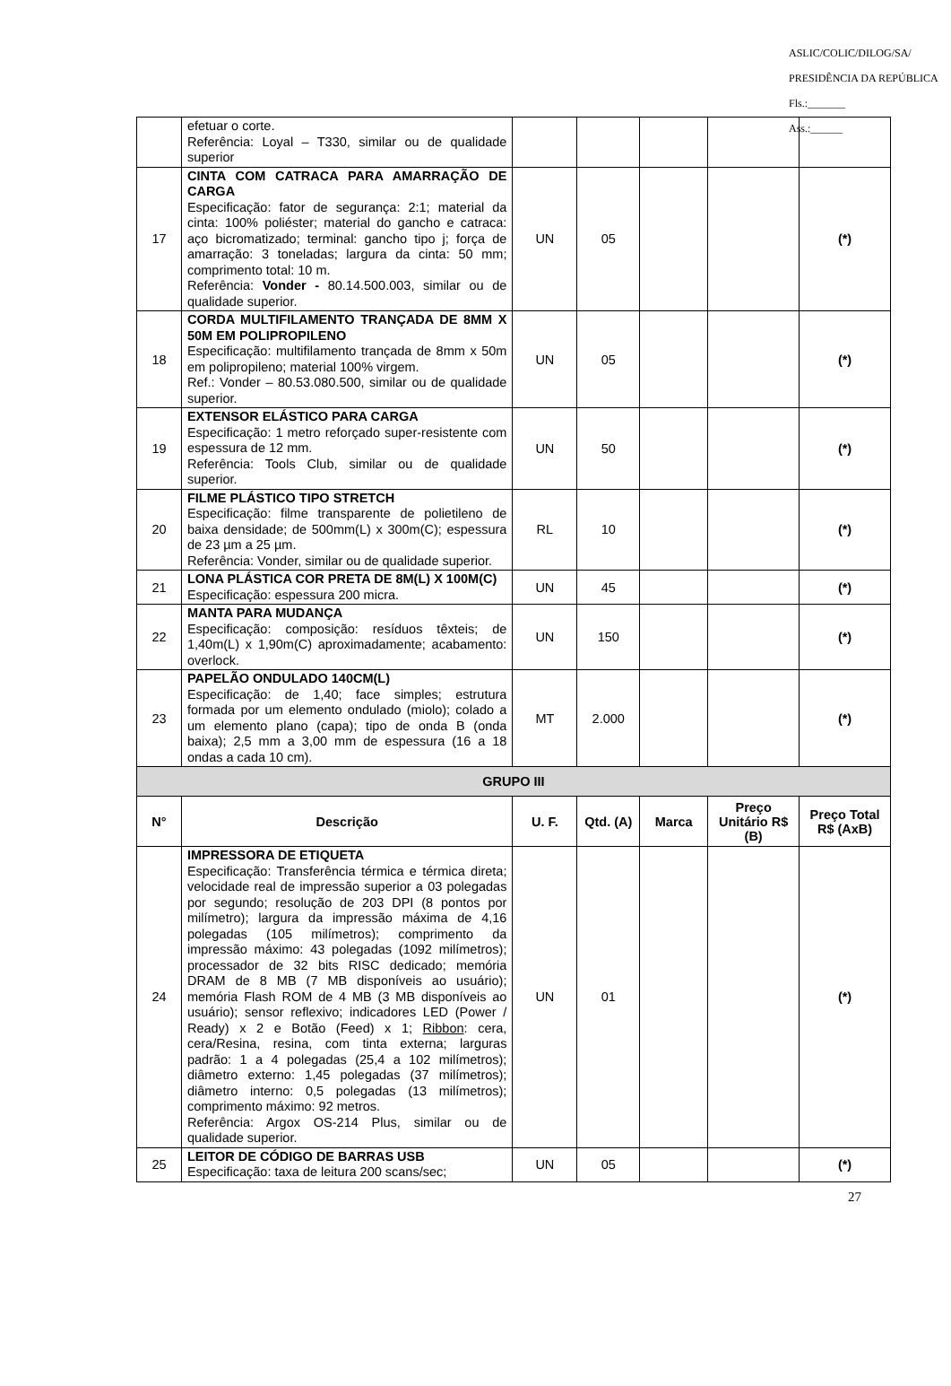ASLIC/COLIC/DILOG/SA/ PRESIDÊNCIA DA REPÚBLICA
Fls.:_______
Ass.:______
| | efetuar o corte. Referência: Loyal – T330, similar ou de qualidade superior | | | | | |
| 17 | CINTA COM CATRACA PARA AMARRAÇÃO DE CARGA Especificação: fator de segurança: 2:1; material da cinta: 100% poliéster; material do gancho e catraca: aço bicromatizado; terminal: gancho tipo j; força de amarração: 3 toneladas; largura da cinta: 50 mm; comprimento total: 10 m. Referência: Vonder - 80.14.500.003, similar ou de qualidade superior. | UN | 05 | | | (*) |
| 18 | CORDA MULTIFILAMENTO TRANÇADA DE 8MM X 50M EM POLIPROPILENO Especificação: multifilamento trançada de 8mm x 50m em polipropileno; material 100% virgem. Ref.: Vonder – 80.53.080.500, similar ou de qualidade superior. | UN | 05 | | | (*) |
| 19 | EXTENSOR ELÁSTICO PARA CARGA Especificação: 1 metro reforçado super-resistente com espessura de 12 mm. Referência: Tools Club, similar ou de qualidade superior. | UN | 50 | | | (*) |
| 20 | FILME PLÁSTICO TIPO STRETCH Especificação: filme transparente de polietileno de baixa densidade; de 500mm(L) x 300m(C); espessura de 23 µm a 25 µm. Referência: Vonder, similar ou de qualidade superior. | RL | 10 | | | (*) |
| 21 | LONA PLÁSTICA COR PRETA DE 8M(L) X 100M(C) Especificação: espessura 200 micra. | UN | 45 | | | (*) |
| 22 | MANTA PARA MUDANÇA Especificação: composição: resíduos têxteis; de 1,40m(L) x 1,90m(C) aproximadamente; acabamento: overlock. | UN | 150 | | | (*) |
| 23 | PAPELÃO ONDULADO 140CM(L) Especificação: de 1,40; face simples; estrutura formada por um elemento ondulado (miolo); colado a um elemento plano (capa); tipo de onda B (onda baixa); 2,5 mm a 3,00 mm de espessura (16 a 18 ondas a cada 10 cm). | MT | 2.000 | | | (*) |
| GRUPO III | | | | | | |
| N° | Descrição | U. F. | Qtd. (A) | Marca | Preço Unitário R$ (B) | Preço Total R$ (AxB) |
| 24 | IMPRESSORA DE ETIQUETA Especificação: Transferência térmica e térmica direta; velocidade real de impressão superior a 03 polegadas por segundo; resolução de 203 DPI (8 pontos por milímetro); largura da impressão máxima de 4,16 polegadas (105 milímetros); comprimento da impressão máximo: 43 polegadas (1092 milímetros); processador de 32 bits RISC dedicado; memória DRAM de 8 MB (7 MB disponíveis ao usuário); memória Flash ROM de 4 MB (3 MB disponíveis ao usuário); sensor reflexivo; indicadores LED (Power / Ready) x 2 e Botão (Feed) x 1; Ribbon : cera, cera/Resina, resina, com tinta externa; larguras padrão: 1 a 4 polegadas (25,4 a 102 milímetros); diâmetro externo: 1,45 polegadas (37 milímetros); diâmetro interno: 0,5 polegadas (13 milímetros); comprimento máximo: 92 metros. Referência: Argox OS-214 Plus, similar ou de qualidade superior. | UN | 01 | | | (*) |
| 25 | LEITOR DE CÓDIGO DE BARRAS USB Especificação: taxa de leitura 200 scans/sec; | UN | 05 | | | (*) |
27